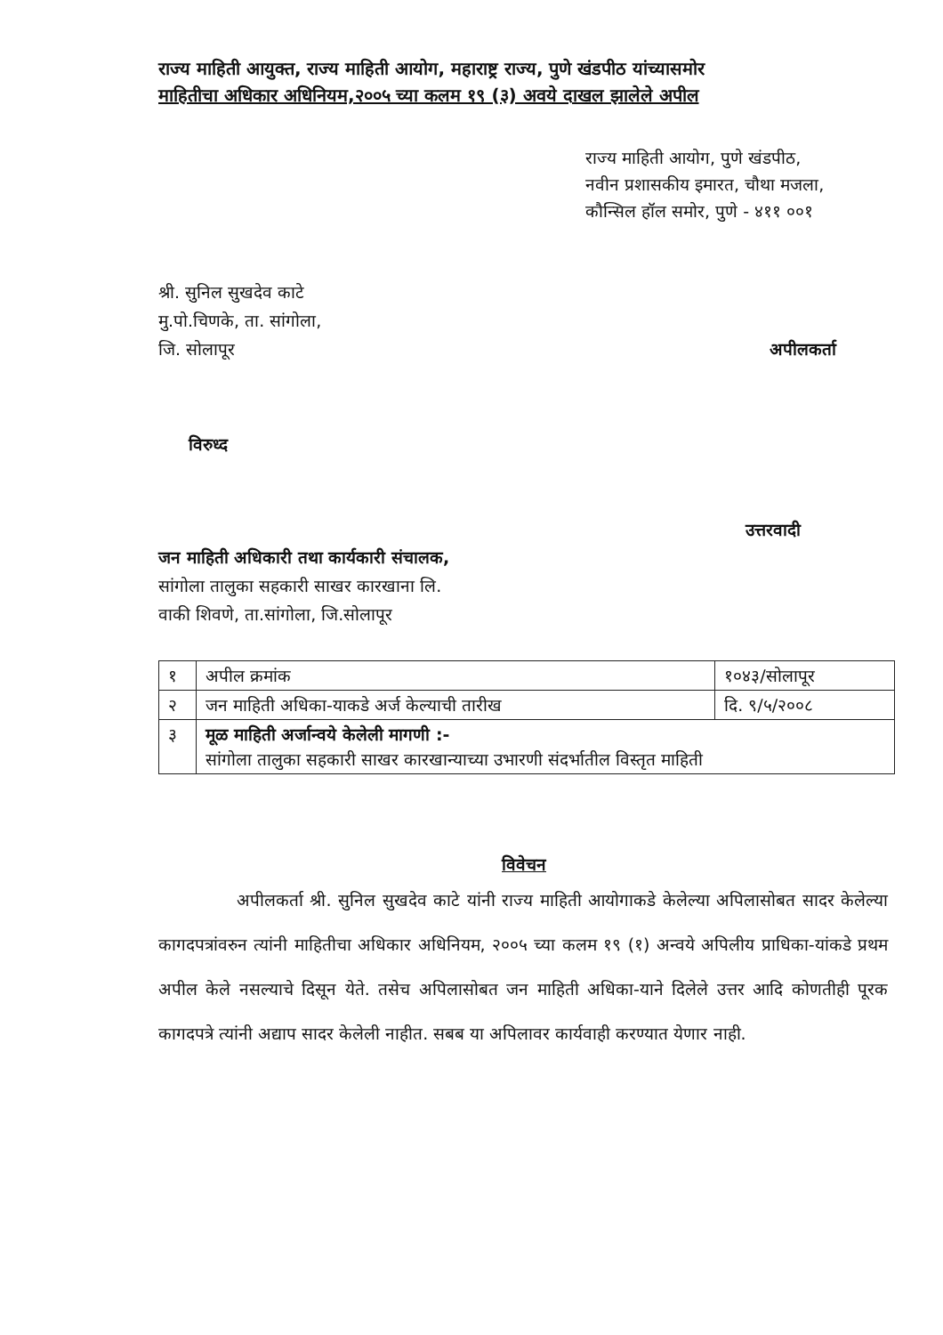राज्य माहिती आयुक्त, राज्य माहिती आयोग, महाराष्ट्र राज्य, पुणे खंडपीठ यांच्यासमोर
माहितीचा अधिकार अधिनियम,२००५ च्या कलम १९ (३) अवये दाखल झालेले अपील
राज्य माहिती आयोग, पुणे खंडपीठ,
नवीन प्रशासकीय इमारत, चौथा मजला,
कौन्सिल हॉल समोर, पुणे - ४११ ००१
श्री. सुनिल सुखदेव काटे
मु.पो.चिणके, ता. सांगोला,
जि. सोलापूर
अपीलकर्ता
विरुध्द
उत्तरवादी
जन माहिती अधिकारी तथा कार्यकारी संचालक,
सांगोला तालुका सहकारी साखर कारखाना लि.
वाकी शिवणे, ता.सांगोला, जि.सोलापूर
| १ | अपील क्रमांक | १०४३/सोलापूर |
| २ | जन माहिती अधिका-याकडे अर्ज केल्याची तारीख | दि. ९/५/२००८ |
| ३ | मूळ माहिती अर्जान्वये केलेली मागणी :- सांगोला तालुका सहकारी साखर कारखान्याच्या उभारणी संदर्भातील विस्तृत माहिती | |
विवेचन
अपीलकर्ता श्री. सुनिल सुखदेव काटे यांनी राज्य माहिती आयोगाकडे केलेल्या अपिलासोबत सादर केलेल्या कागदपत्रांवरुन त्यांनी माहितीचा अधिकार अधिनियम, २००५ च्या कलम १९ (१) अन्वये अपिलीय प्राधिका-यांकडे प्रथम अपील केले नसल्याचे दिसून येते. तसेच अपिलासोबत जन माहिती अधिका-याने दिलेले उत्तर आदि कोणतीही पूरक कागदपत्रे त्यांनी अद्याप सादर केलेली नाहीत. सबब या अपिलावर कार्यवाही करण्यात येणार नाही.